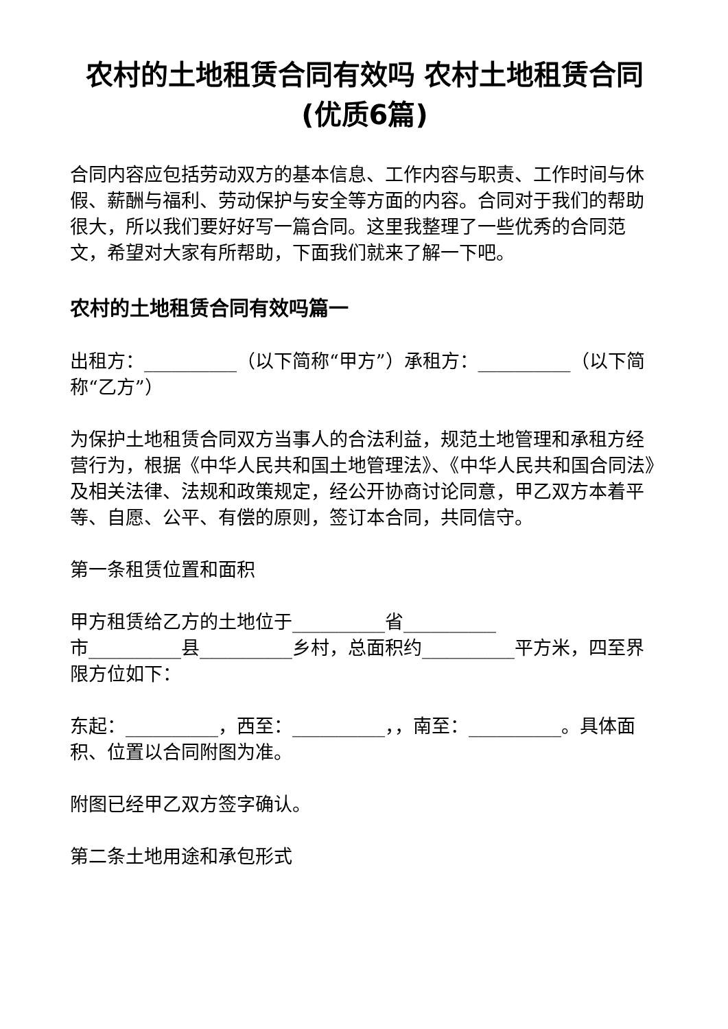农村的土地租赁合同有效吗 农村土地租赁合同(优质6篇)
合同内容应包括劳动双方的基本信息、工作内容与职责、工作时间与休假、薪酬与福利、劳动保护与安全等方面的内容。合同对于我们的帮助很大，所以我们要好好写一篇合同。这里我整理了一些优秀的合同范文，希望对大家有所帮助，下面我们就来了解一下吧。
农村的土地租赁合同有效吗篇一
出租方：__________（以下简称“甲方”）承租方：__________（以下简称“乙方”）
为保护土地租赁合同双方当事人的合法利益，规范土地管理和承租方经营行为，根据《中华人民共和国土地管理法》、《中华人民共和国合同法》及相关法律、法规和政策规定，经公开协商讨论同意，甲乙双方本着平等、自愿、公平、有偿的原则，签订本合同，共同信守。
第一条租赁位置和面积
甲方租赁给乙方的土地位于__________省__________
市__________县__________乡村，总面积约__________平方米，四至界限方位如下：
东起：__________，西至：__________，，南至：__________。具体面积、位置以合同附图为准。
附图已经甲乙双方签字确认。
第二条土地用途和承包形式